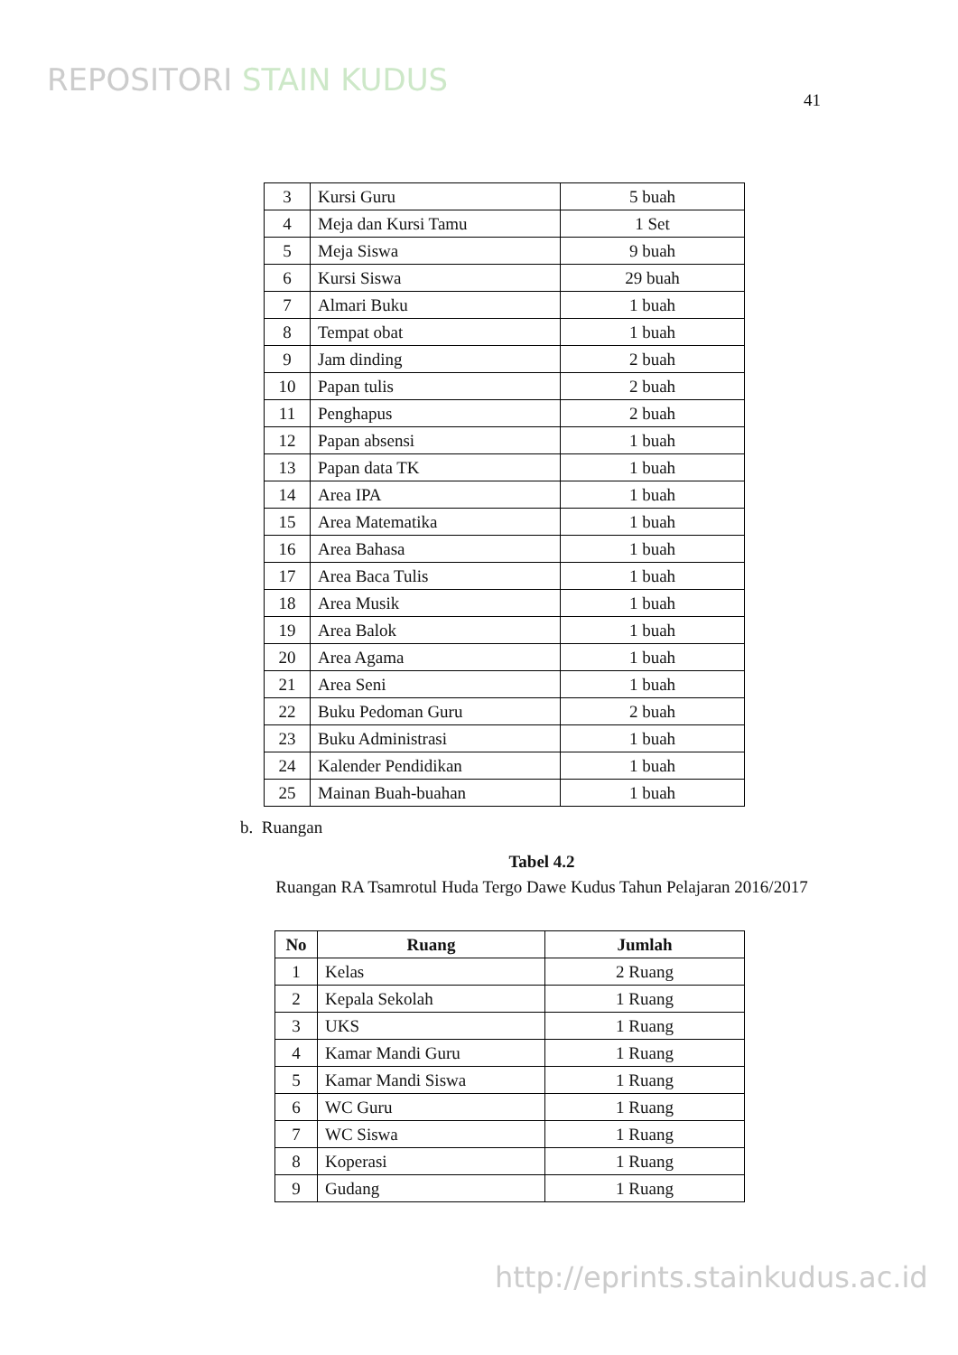REPOSITORI STAIN KUDUS
41
| 3 | Kursi Guru | 5 buah |
| 4 | Meja dan Kursi Tamu | 1 Set |
| 5 | Meja Siswa | 9 buah |
| 6 | Kursi Siswa | 29 buah |
| 7 | Almari Buku | 1 buah |
| 8 | Tempat obat | 1 buah |
| 9 | Jam dinding | 2 buah |
| 10 | Papan tulis | 2 buah |
| 11 | Penghapus | 2 buah |
| 12 | Papan absensi | 1 buah |
| 13 | Papan data TK | 1 buah |
| 14 | Area IPA | 1 buah |
| 15 | Area Matematika | 1 buah |
| 16 | Area Bahasa | 1 buah |
| 17 | Area Baca Tulis | 1 buah |
| 18 | Area Musik | 1 buah |
| 19 | Area Balok | 1 buah |
| 20 | Area Agama | 1 buah |
| 21 | Area Seni | 1 buah |
| 22 | Buku Pedoman Guru | 2 buah |
| 23 | Buku Administrasi | 1 buah |
| 24 | Kalender Pendidikan | 1 buah |
| 25 | Mainan Buah-buahan | 1 buah |
b. Ruangan
Tabel 4.2
Ruangan RA Tsamrotul Huda Tergo Dawe Kudus Tahun Pelajaran 2016/2017
| No | Ruang | Jumlah |
| --- | --- | --- |
| 1 | Kelas | 2 Ruang |
| 2 | Kepala Sekolah | 1 Ruang |
| 3 | UKS | 1 Ruang |
| 4 | Kamar Mandi Guru | 1 Ruang |
| 5 | Kamar Mandi Siswa | 1 Ruang |
| 6 | WC Guru | 1 Ruang |
| 7 | WC Siswa | 1 Ruang |
| 8 | Koperasi | 1 Ruang |
| 9 | Gudang | 1 Ruang |
http://eprints.stainkudus.ac.id